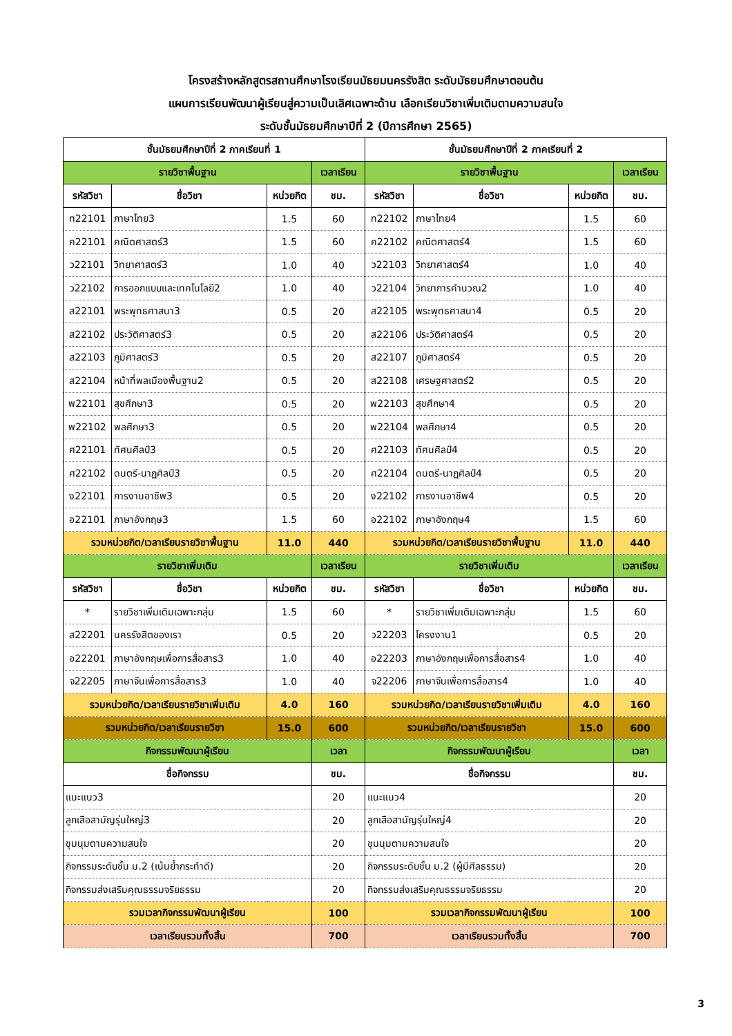โครงสร้างหลักสูตรสถานศึกษาโรงเรียนมัธยมนครรังสิต ระดับมัธยมศึกษาตอนต้น
แผนการเรียนพัฒนาผู้เรียนสู่ความเป็นเลิศเฉพาะด้าน เลือกเรียนวิชาเพิ่มเติมตามความสนใจ
ระดับชั้นมัธยมศึกษาปีที่ 2 (ปีการศึกษา 2565)
| ชั้นมัธยมศึกษาปีที่ 2 ภาคเรียนที่ 1 | | | | ชั้นมัธยมศึกษาปีที่ 2 ภาคเรียนที่ 2 | | | |
| --- | --- | --- | --- | --- | --- | --- | --- |
| รายวิชาพื้นฐาน | | | เวลาเรียน | รายวิชาพื้นฐาน | | | เวลาเรียน |
| รหัสวิชา | ชื่อวิชา | หน่วยกิต | ชม. | รหัสวิชา | ชื่อวิชา | หน่วยกิต | ชม. |
| ท22101 | ภาษาไทย3 | 1.5 | 60 | ท22102 | ภาษาไทย4 | 1.5 | 60 |
| ค22101 | คณิตศาสตร์3 | 1.5 | 60 | ค22102 | คณิตศาสตร์4 | 1.5 | 60 |
| ว22101 | วิทยาศาสตร์3 | 1.0 | 40 | ว22103 | วิทยาศาสตร์4 | 1.0 | 40 |
| ว22102 | การออกแบบและเทคโนโลยี2 | 1.0 | 40 | ว22104 | วิทยาการคำนวณ2 | 1.0 | 40 |
| ส22101 | พระพุทธศาสนา3 | 0.5 | 20 | ส22105 | พระพุทธศาสนา4 | 0.5 | 20 |
| ส22102 | ประวัติศาสตร์3 | 0.5 | 20 | ส22106 | ประวัติศาสตร์4 | 0.5 | 20 |
| ส22103 | ภูมิศาสตร์3 | 0.5 | 20 | ส22107 | ภูมิศาสตร์4 | 0.5 | 20 |
| ส22104 | หน้าที่พลเมืองพื้นฐาน2 | 0.5 | 20 | ส22108 | เศรษฐศาสตร์2 | 0.5 | 20 |
| พ22101 | สุขศึกษา3 | 0.5 | 20 | พ22103 | สุขศึกษา4 | 0.5 | 20 |
| พ22102 | พลศึกษา3 | 0.5 | 20 | พ22104 | พลศึกษา4 | 0.5 | 20 |
| ศ22101 | ทัศนศิลป์3 | 0.5 | 20 | ศ22103 | ทัศนศิลป์4 | 0.5 | 20 |
| ศ22102 | ดนตรี-นาฏศิลป์3 | 0.5 | 20 | ศ22104 | ดนตรี-นาฏศิลป์4 | 0.5 | 20 |
| ง22101 | การงานอาชีพ3 | 0.5 | 20 | ง22102 | การงานอาชีพ4 | 0.5 | 20 |
| อ22101 | ภาษาอังกฤษ3 | 1.5 | 60 | อ22102 | ภาษาอังกฤษ4 | 1.5 | 60 |
| รวมหน่วยกิต/เวลาเรียนรายวิชาพื้นฐาน | | 11.0 | 440 | รวมหน่วยกิต/เวลาเรียนรายวิชาพื้นฐาน | | 11.0 | 440 |
| รายวิชาเพิ่มเติม | | | เวลาเรียน | รายวิชาเพิ่มเติม | | | เวลาเรียน |
| รหัสวิชา | ชื่อวิชา | หน่วยกิต | ชม. | รหัสวิชา | ชื่อวิชา | หน่วยกิต | ชม. |
| * | รายวิชาเพิ่มเติมเฉพาะกลุ่ม | 1.5 | 60 | * | รายวิชาเพิ่มเติมเฉพาะกลุ่ม | 1.5 | 60 |
| ส22201 | นครรังสิตของเรา | 0.5 | 20 | ว22203 | โครงงาน1 | 0.5 | 20 |
| อ22201 | ภาษาอังกฤษเพื่อการสื่อสาร3 | 1.0 | 40 | อ22203 | ภาษาอังกฤษเพื่อการสื่อสาร4 | 1.0 | 40 |
| จ22205 | ภาษาจีนเพื่อการสื่อสาร3 | 1.0 | 40 | จ22206 | ภาษาจีนเพื่อการสื่อสาร4 | 1.0 | 40 |
| รวมหน่วยกิต/เวลาเรียนรายวิชาเพิ่มเติม | | 4.0 | 160 | รวมหน่วยกิต/เวลาเรียนรายวิชาเพิ่มเติม | | 4.0 | 160 |
| รวมหน่วยกิต/เวลาเรียนรายวิชา | | 15.0 | 600 | รวมหน่วยกิต/เวลาเรียนรายวิชา | | 15.0 | 600 |
| กิจกรรมพัฒนาผู้เรียน | | | เวลา | กิจกรรมพัฒนาผู้เรียน | | | เวลา |
| ชื่อกิจกรรม | | | ชม. | ชื่อกิจกรรม | | | ชม. |
| แนะแนว3 | | | 20 | แนะแนว4 | | | 20 |
| ลูกเสือสามัญรุ่นใหญ่3 | | | 20 | ลูกเสือสามัญรุ่นใหญ่4 | | | 20 |
| ชุมนุมตามความสนใจ | | | 20 | ชุมนุมตามความสนใจ | | | 20 |
| กิจกรรมระดับชั้น ม.2 (เน้นย้ำกระทำดี) | | | 20 | กิจกรรมระดับชั้น ม.2 (ผู้มีศีลธรรม) | | | 20 |
| กิจกรรมส่งเสริมคุณธรรมจริยธรรม | | | 20 | กิจกรรมส่งเสริมคุณธรรมจริยธรรม | | | 20 |
| รวมเวลากิจกรรมพัฒนาผู้เรียน | | | 100 | รวมเวลากิจกรรมพัฒนาผู้เรียน | | | 100 |
| เวลาเรียนรวมทั้งสิ้น | | | 700 | เวลาเรียนรวมทั้งสิ้น | | | 700 |
3